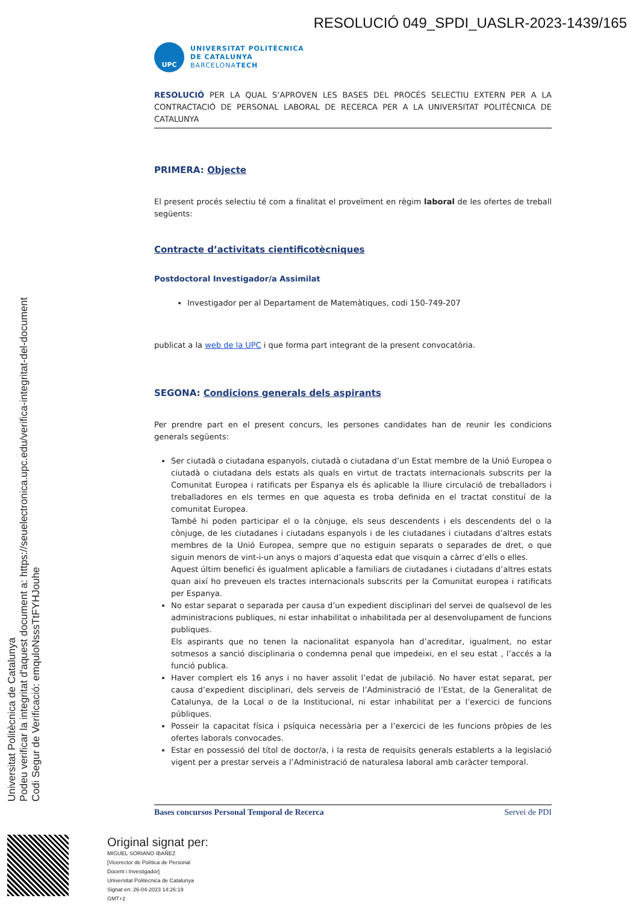RESOLUCIÓ 049_SPDI_UASLR-2023-1439/165
UPC
UNIVERSITAT POLITÈCNICA
DE CATALUNYA
BARCELONATECH
RESOLUCIÓ PER LA QUAL S’APROVEN LES BASES DEL PROCÉS SELECTIU EXTERN PER A LA CONTRACTACIÓ DE PERSONAL LABORAL DE RECERCA PER A LA UNIVERSITAT POLITÈCNICA DE CATALUNYA
PRIMERA: Objecte
El present procés selectiu té com a finalitat el proveïment en règim laboral de les ofertes de treball següents:
Contracte d’activitats cientificotècniques
Postdoctoral Investigador/a Assimilat
Investigador per al Departament de Matemàtiques, codi 150-749-207
publicat a la web de la UPC i que forma part integrant de la present convocatòria.
SEGONA: Condicions generals dels aspirants
Per prendre part en el present concurs, les persones candidates han de reunir les condicions generals següents:
Ser ciutadà o ciutadana espanyols, ciutadà o ciutadana d’un Estat membre de la Unió Europea o ciutadà o ciutadana dels estats als quals en virtut de tractats internacionals subscrits per la Comunitat Europea i ratificats per Espanya els és aplicable la lliure circulació de treballadors i treballadores en els termes en que aquesta es troba definida en el tractat constituí de la comunitat Europea.
També hi poden participar el o la cònjuge, els seus descendents i els descendents del o la cònjuge, de les ciutadanes i ciutadans espanyols i de les ciutadanes i ciutadans d’altres estats membres de la Unió Europea, sempre que no estiguin separats o separades de dret, o que siguin menors de vint-i-un anys o majors d’aquesta edat que visquin a càrrec d’ells o elles.
Aquest últim benefici és igualment aplicable a familiars de ciutadanes i ciutadans d’altres estats quan així ho preveuen els tractes internacionals subscrits per la Comunitat europea i ratificats per Espanya.
No estar separat o separada per causa d’un expedient disciplinari del servei de qualsevol de les administracions publiques, ni estar inhabilitat o inhabilitada per al desenvolupament de funcions publiques.
Els aspirants que no tenen la nacionalitat espanyola han d’acreditar, igualment, no estar sotmesos a sanció disciplinaria o condemna penal que impedeixi, en el seu estat , l’accés a la funció publica.
Haver complert els 16 anys i no haver assolit l’edat de jubilació. No haver estat separat, per causa d’expedient disciplinari, dels serveis de l’Administració de l’Estat, de la Generalitat de Catalunya, de la Local o de la Institucional, ni estar inhabilitat per a l’exercici de funcions públiques.
Posseir la capacitat física i psíquica necessària per a l’exercici de les funcions pròpies de les ofertes laborals convocades.
Estar en possessió del títol de doctor/a, i la resta de requisits generals establerts a la legislació vigent per a prestar serveis a l’Administració de naturalesa laboral amb caràcter temporal.
Bases concursos Personal Temporal de Recerca Servei de PDI
Universitat Politècnica de Catalunya
Podeu verificar la integritat d'aquest document a: https://seuelectronica.upc.edu/verifica-integritat-del-document
Codi Segur de Verificació: emquloNsssTtFYHJouhe
Original signat per:
MIGUEL SORIANO IBAÑEZ
[Vicerector de Política de Personal
Docent i Investigador]
Universitat Politècnica de Catalunya
Signat en: 26-04-2023 14:26:19
GMT+2